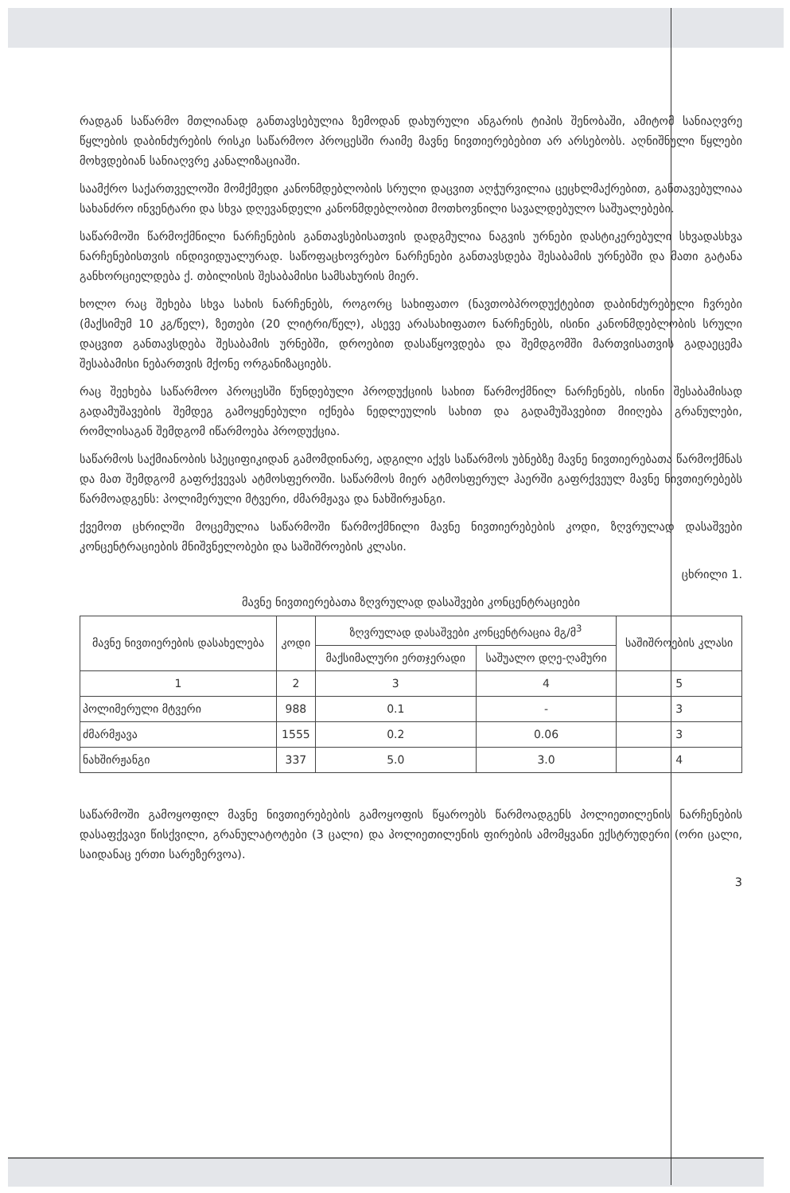რადგან საწარმო მთლიანად განთავსებულია ზემოდან დახურული ანგარის ტიპის შენობაში, ამიტომ სანიაღვრე წყლების დაბინძურების რისკი საწარმოო პროცესში რაიმე მავნე ნივთიერებებით არ არსებობს. აღნიშნული წყლები მოხვდებიან სანიაღვრე კანალიზაციაში.
საამქრო საქართველოში მომქმედი კანონმდებლობის სრული დაცვით აღჭურვილია ცეცხლმაქრებით, განთავებულიაა სახანძრო ინვენტარი და სხვა დღევანდელი კანონმდებლობით მოთხოვნილი სავალდებულო საშუალებები.
საწარმოში წარმოქმნილი ნარჩენების განთავსებისათვის დადგმულია ნაგვის ურნები დასტიკერებული სხვადასხვა ნარჩენებისთვის ინდივიდუალურად. საწოფაცხოვრებო ნარჩენები განთავსდება შესაბამის ურნებში და მათი გატანა განხორციელდება ქ. თბილისის შესაბამისი სამსახურის მიერ.
ხოლო რაც შეხება სხვა სახის ნარჩენებს, როგორც სახიფათო (ნავთობპროდუქტებით დაბინძურებული ჩვრები (მაქსიმუმ 10 კგ/წელ), ზეთები (20 ლიტრი/წელ), ასევე არასახიფათო ნარჩენებს, ისინი კანონმდებლობის სრული დაცვით განთავსდება შესაბამის ურნებში, დროებით დასაწყოვდება და შემდგომში მართვისათვის გადაეცემა შესაბამისი ნებართვის მქონე ორგანიზაციებს.
რაც შეეხება საწარმოო პროცესში წუნდებული პროდუქციის სახით წარმოქმნილ ნარჩენებს, ისინი შესაბამისად გადამუშავების შემდეგ გამოყენებული იქნება ნედლეულის სახით და გადამუშავებით მიიღება გრანულები, რომლისაგან შემდგომ იწარმოება პროდუქცია.
საწარმოს საქმიანობის სპეციფიკიდან გამომდინარე, ადგილი აქვს საწარმოს უბნებზე მავნე ნივთიერებათა წარმოქმნას და მათ შემდგომ გაფრქვევას ატმოსფეროში. საწარმოს მიერ ატმოსფერულ ჰაერში გაფრქვეულ მავნე ნივთიერებებს წარმოადგენს: პოლიმერული მტვერი, ძმარმჟავა და ნახშირჟანგი.
ქვემოთ ცხრილში მოცემულია საწარმოში წარმოქმნილი მავნე ნივთიერებების კოდი, ზღვრულად დასაშვები კონცენტრაციების მნიშვნელობები და საშიშროების კლასი.
ცხრილი 1.
მავნე ნივთიერებათა ზღვრულად დასაშვები კონცენტრაციები
| მავნე ნივთიერების დასახელება | კოდი | ზღვრულად დასაშვები კონცენტრაცია მგ/მ<sup>3</sup> | | საშიშროების კლასი |
| --- | --- | --- | --- | --- |
| | | მაქსიმალური ერთჯერადი | საშუალო დღე-ღამური | |
| 1 | 2 | 3 | 4 | 5 |
| პოლიმერული მტვერი | 988 | 0.1 | - | 3 |
| ძმარმჟავა | 1555 | 0.2 | 0.06 | 3 |
| ნახშირჟანგი | 337 | 5.0 | 3.0 | 4 |
საწარმოში გამოყოფილ მავნე ნივთიერებების გამოყოფის წყაროებს წარმოადგენს პოლიეთილენის ნარჩენების დასაფქვავი წისქვილი, გრანულატოტები (3 ცალი) და პოლიეთილენის ფირების ამომყვანი ექსტრუდერი (ორი ცალი, საიდანაც ერთი სარეზერვოა).
3